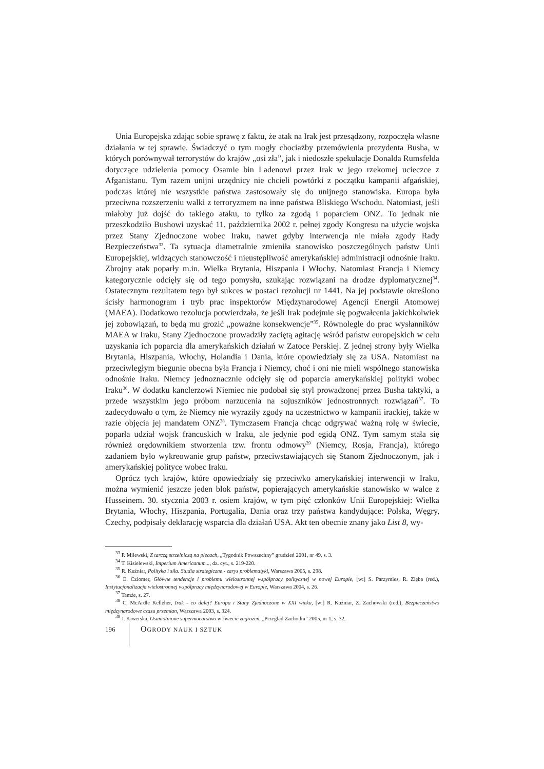Unia Europejska zdając sobie sprawę z faktu, że atak na Irak jest przesądzony, rozpoczęła własne działania w tej sprawie. Świadczyć o tym mogły chociażby przemówienia prezydenta Busha, w których porównywał terrorystów do krajów „osi zła”, jak i niedoszłe spekulacje Donalda Rumsfelda dotyczące udzielenia pomocy Osamie bin Ladenowi przez Irak w jego rzekomej ucieczce z Afganistanu. Tym razem unijni urzędnicy nie chcieli powtórki z początku kampanii afgańskiej, podczas której nie wszystkie państwa zastosowały się do unijnego stanowiska. Europa była przeciwna rozszerzeniu walki z terroryzmem na inne państwa Bliskiego Wschodu. Natomiast, jeśli miałoby już dojść do takiego ataku, to tylko za zgodą i poparciem ONZ. To jednak nie przeszkodziło Bushowi uzyskać 11. października 2002 r. pełnej zgody Kongresu na użycie wojska przez Stany Zjednoczone wobec Iraku, nawet gdyby interwencja nie miała zgody Rady Bezpieczeństwa<sup>33</sup>. Ta sytuacja diametralnie zmieniła stanowisko poszczególnych państw Unii Europejskiej, widzących stanowczość i nieustępliwość amerykańskiej administracji odnośnie Iraku. Zbrojny atak poparły m.in. Wielka Brytania, Hiszpania i Włochy. Natomiast Francja i Niemcy kategorycznie odcięły się od tego pomysłu, szukając rozwiązani na drodze dyplomatycznej<sup>34</sup>. Ostatecznym rezultatem tego był sukces w postaci rezolucji nr 1441. Na jej podstawie określono ścisły harmonogram i tryb prac inspektorów Międzynarodowej Agencji Energii Atomowej (MAEA). Dodatkowo rezolucja potwierdzała, że jeśli Irak podejmie się pogwałcenia jakichkolwiek jej zobowiązań, to będą mu grozić „poważne konsekwencje”<sup>35</sup>. Równolegle do prac wysłanników MAEA w Iraku, Stany Zjednoczone prowadziły zaciętą agitację wśród państw europejskich w celu uzyskania ich poparcia dla amerykańskich działań w Zatoce Perskiej. Z jednej strony były Wielka Brytania, Hiszpania, Włochy, Holandia i Dania, które opowiedziały się za USA. Natomiast na przeciwległym biegunie obecna była Francja i Niemcy, choć i oni nie mieli wspólnego stanowiska odnośnie Iraku. Niemcy jednoznacznie odcięły się od poparcia amerykańskiej polityki wobec Iraku<sup>36</sup>. W dodatku kanclerzowi Niemiec nie podobał się styl prowadzonej przez Busha taktyki, a przede wszystkim jego próbom narzucenia na sojuszników jednostronnych rozwiązań<sup>37</sup>. To zadecydowało o tym, że Niemcy nie wyraziły zgody na uczestnictwo w kampanii irackiej, także w razie objęcia jej mandatem ONZ<sup>38</sup>. Tymczasem Francja chcąc odgrywać ważną rolę w świecie, poparła udział wojsk francuskich w Iraku, ale jedynie pod egidą ONZ. Tym samym stała się również orędownikiem stworzenia tzw. frontu odmowy<sup>39</sup> (Niemcy, Rosja, Francja), którego zadaniem było wykreowanie grup państw, przeciwstawiających się Stanom Zjednoczonym, jak i amerykańskiej polityce wobec Iraku.
Oprócz tych krajów, które opowiedziały się przeciwko amerykańskiej interwencji w Iraku, można wymienić jeszcze jeden blok państw, popierających amerykańskie stanowisko w walce z Husseinem. 30. stycznia 2003 r. osiem krajów, w tym pięć członków Unii Europejskiej: Wielka Brytania, Włochy, Hiszpania, Portugalia, Dania oraz trzy państwa kandydujące: Polska, Węgry, Czechy, podpisały deklarację wsparcia dla działań USA. Akt ten obecnie znany jako List 8, wy-
<sup>33</sup> P. Milewski, Z tarczą strzelniczą na plecach, „Tygodnik Powszechny” grudzień 2001, nr 49, s. 3.
<sup>34</sup> T. Kisielewski, Imperium Americanum..., dz. cyt., s. 219-220.
<sup>35</sup> R. Kuźniar, Polityka i siła. Studia strategiczne - zarys problematyki, Warszawa 2005, s. 298.
<sup>36</sup> E. Cziomer, Główne tendencje i problemu wielostronnej współpracy politycznej w nowej Europie, [w:] S. Parzymies, R. Zięba (red.), Instytucjonalizacja wielostronnej współpracy międzynarodowej w Europie, Warszawa 2004, s. 26.
<sup>37</sup> Tamże, s. 27.
<sup>38</sup> C. McArdle Kelleher, Irak - co dalej? Europa i Stany Zjednoczone w XXI wieku, [w:] R. Kuźniar, Z. Zachowski (red.), Bezpieczeństwo międzynarodowe czasu przemian, Warszawa 2003, s. 324.
<sup>39</sup> J. Kiwerska, Osamotnione supermocarstwo w świecie zagrożeń, „Przegląd Zachodni” 2005, nr 1, s. 32.
196
OGRODY NAUK I SZTUK